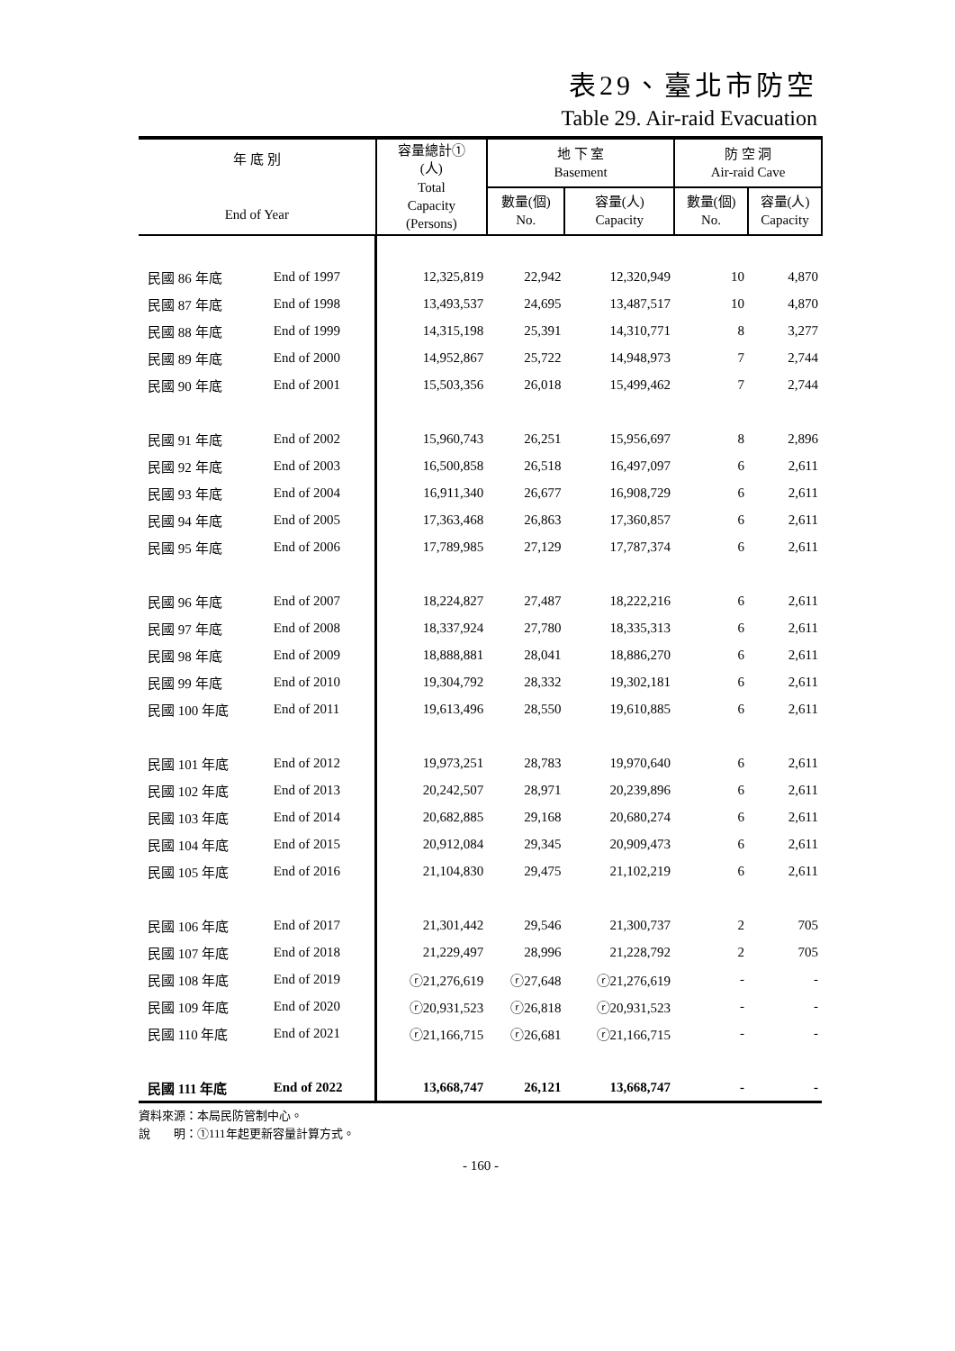表29、臺北市防空
Table 29. Air-raid Evacuation
| 年 底 別 End of Year | | 容量總計① (人) Total Capacity (Persons) | 地 下 室 Basement | | 防 空 洞 Air-raid Cave | |
| --- | --- | --- | --- | --- | --- | --- |
| | | | 數量(個) No. | 容量(人) Capacity | 數量(個) No. | 容量(人) Capacity |
| 民國 86 年底 | End of 1997 | 12,325,819 | 22,942 | 12,320,949 | 10 | 4,870 |
| 民國 87 年底 | End of 1998 | 13,493,537 | 24,695 | 13,487,517 | 10 | 4,870 |
| 民國 88 年底 | End of 1999 | 14,315,198 | 25,391 | 14,310,771 | 8 | 3,277 |
| 民國 89 年底 | End of 2000 | 14,952,867 | 25,722 | 14,948,973 | 7 | 2,744 |
| 民國 90 年底 | End of 2001 | 15,503,356 | 26,018 | 15,499,462 | 7 | 2,744 |
| 民國 91 年底 | End of 2002 | 15,960,743 | 26,251 | 15,956,697 | 8 | 2,896 |
| 民國 92 年底 | End of 2003 | 16,500,858 | 26,518 | 16,497,097 | 6 | 2,611 |
| 民國 93 年底 | End of 2004 | 16,911,340 | 26,677 | 16,908,729 | 6 | 2,611 |
| 民國 94 年底 | End of 2005 | 17,363,468 | 26,863 | 17,360,857 | 6 | 2,611 |
| 民國 95 年底 | End of 2006 | 17,789,985 | 27,129 | 17,787,374 | 6 | 2,611 |
| 民國 96 年底 | End of 2007 | 18,224,827 | 27,487 | 18,222,216 | 6 | 2,611 |
| 民國 97 年底 | End of 2008 | 18,337,924 | 27,780 | 18,335,313 | 6 | 2,611 |
| 民國 98 年底 | End of 2009 | 18,888,881 | 28,041 | 18,886,270 | 6 | 2,611 |
| 民國 99 年底 | End of 2010 | 19,304,792 | 28,332 | 19,302,181 | 6 | 2,611 |
| 民國 100 年底 | End of 2011 | 19,613,496 | 28,550 | 19,610,885 | 6 | 2,611 |
| 民國 101 年底 | End of 2012 | 19,973,251 | 28,783 | 19,970,640 | 6 | 2,611 |
| 民國 102 年底 | End of 2013 | 20,242,507 | 28,971 | 20,239,896 | 6 | 2,611 |
| 民國 103 年底 | End of 2014 | 20,682,885 | 29,168 | 20,680,274 | 6 | 2,611 |
| 民國 104 年底 | End of 2015 | 20,912,084 | 29,345 | 20,909,473 | 6 | 2,611 |
| 民國 105 年底 | End of 2016 | 21,104,830 | 29,475 | 21,102,219 | 6 | 2,611 |
| 民國 106 年底 | End of 2017 | 21,301,442 | 29,546 | 21,300,737 | 2 | 705 |
| 民國 107 年底 | End of 2018 | 21,229,497 | 28,996 | 21,228,792 | 2 | 705 |
| 民國 108 年底 | End of 2019 | ⓡ21,276,619 | ⓡ27,648 | ⓡ21,276,619 | - | - |
| 民國 109 年底 | End of 2020 | ⓡ20,931,523 | ⓡ26,818 | ⓡ20,931,523 | - | - |
| 民國 110 年底 | End of 2021 | ⓡ21,166,715 | ⓡ26,681 | ⓡ21,166,715 | - | - |
| 民國 111 年底 | End of 2022 | 13,668,747 | 26,121 | 13,668,747 | - | - |
資料來源：本局民防管制中心。
說　　明：①111年起更新容量計算方式。
- 160 -